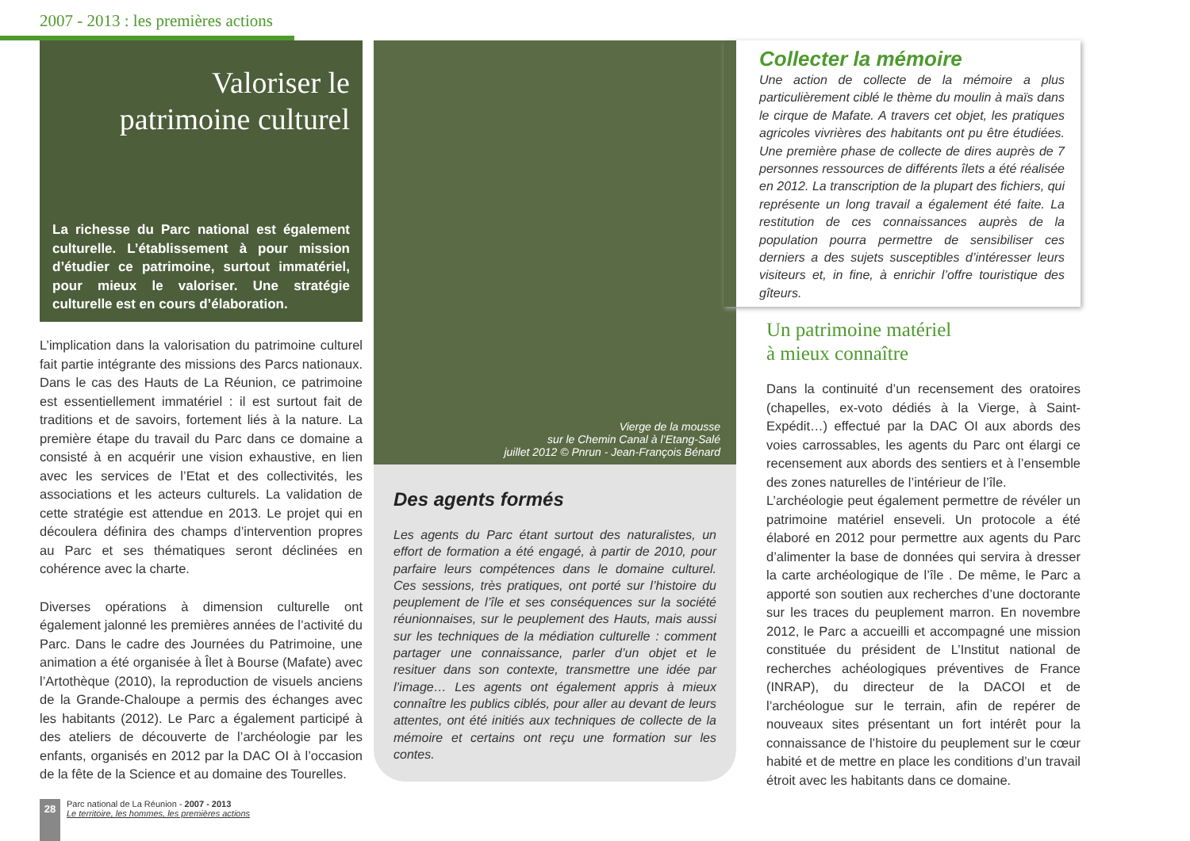2007 - 2013 : les premières actions
Valoriser le
patrimoine culturel
La richesse du Parc national est également culturelle. L’établissement à pour mission d’étudier ce patrimoine, surtout immatériel, pour mieux le valoriser. Une stratégie culturelle est en cours d’élaboration.
L’implication dans la valorisation du patrimoine culturel fait partie intégrante des missions des Parcs nationaux. Dans le cas des Hauts de La Réunion, ce patrimoine est essentiellement immatériel : il est surtout fait de traditions et de savoirs, fortement liés à la nature. La première étape du travail du Parc dans ce domaine a consisté à en acquérir une vision exhaustive, en lien avec les services de l’Etat et des collectivités, les associations et les acteurs culturels. La validation de cette stratégie est attendue en 2013. Le projet qui en découlera définira des champs d’intervention propres au Parc et ses thématiques seront déclinées en cohérence avec la charte.
Diverses opérations à dimension culturelle ont également jalonné les premières années de l’activité du Parc. Dans le cadre des Journées du Patrimoine, une animation a été organisée à Îlet à Bourse (Mafate) avec l’Artothèque (2010), la reproduction de visuels anciens de la Grande-Chaloupe a permis des échanges avec les habitants (2012). Le Parc a également participé à des ateliers de découverte de l’archéologie par les enfants, organisés en 2012 par la DAC OI à l’occasion de la fête de la Science et au domaine des Tourelles.
Vierge de la mousse
sur le Chemin Canal à l’Etang-Salé
juillet 2012 © Pnrun - Jean-François Bénard
Des agents formés
Les agents du Parc étant surtout des naturalistes, un effort de formation a été engagé, à partir de 2010, pour parfaire leurs compétences dans le domaine culturel. Ces sessions, très pratiques, ont porté sur l’histoire du peuplement de l’île et ses conséquences sur la société réunionnaises, sur le peuplement des Hauts, mais aussi sur les techniques de la médiation culturelle : comment partager une connaissance, parler d’un objet et le resituer dans son contexte, transmettre une idée par l’image… Les agents ont également appris à mieux connaître les publics ciblés, pour aller au devant de leurs attentes, ont été initiés aux techniques de collecte de la mémoire et certains ont reçu une formation sur les contes.
Collecter la mémoire
Une action de collecte de la mémoire a plus particulièrement ciblé le thème du moulin à maïs dans le cirque de Mafate. A travers cet objet, les pratiques agricoles vivrières des habitants ont pu être étudiées. Une première phase de collecte de dires auprès de 7 personnes ressources de différents îlets a été réalisée en 2012. La transcription de la plupart des fichiers, qui représente un long travail a également été faite. La restitution de ces connaissances auprès de la population pourra permettre de sensibiliser ces derniers a des sujets susceptibles d’intéresser leurs visiteurs et, in fine, à enrichir l’offre touristique des gîteurs.
Un patrimoine matériel
à mieux connaître
Dans la continuité d’un recensement des oratoires (chapelles, ex-voto dédiés à la Vierge, à Saint-Expédit…) effectué par la DAC OI aux abords des voies carrossables, les agents du Parc ont élargi ce recensement aux abords des sentiers et à l’ensemble des zones naturelles de l’intérieur de l’île.
L’archéologie peut également permettre de révéler un patrimoine matériel enseveli. Un protocole a été élaboré en 2012 pour permettre aux agents du Parc d’alimenter la base de données qui servira à dresser la carte archéologique de l’île . De même, le Parc a apporté son soutien aux recherches d’une doctorante sur les traces du peuplement marron. En novembre 2012, le Parc a accueilli et accompagné une mission constituée du président de L’Institut national de recherches achéologiques préventives de France (INRAP), du directeur de la DACOI et de l’archéologue sur le terrain, afin de repérer de nouveaux sites présentant un fort intérêt pour la connaissance de l’histoire du peuplement sur le cœur habité et de mettre en place les conditions d’un travail étroit avec les habitants dans ce domaine.
28
Parc national de La Réunion - 2007 - 2013
Le territoire, les hommes, les premières actions